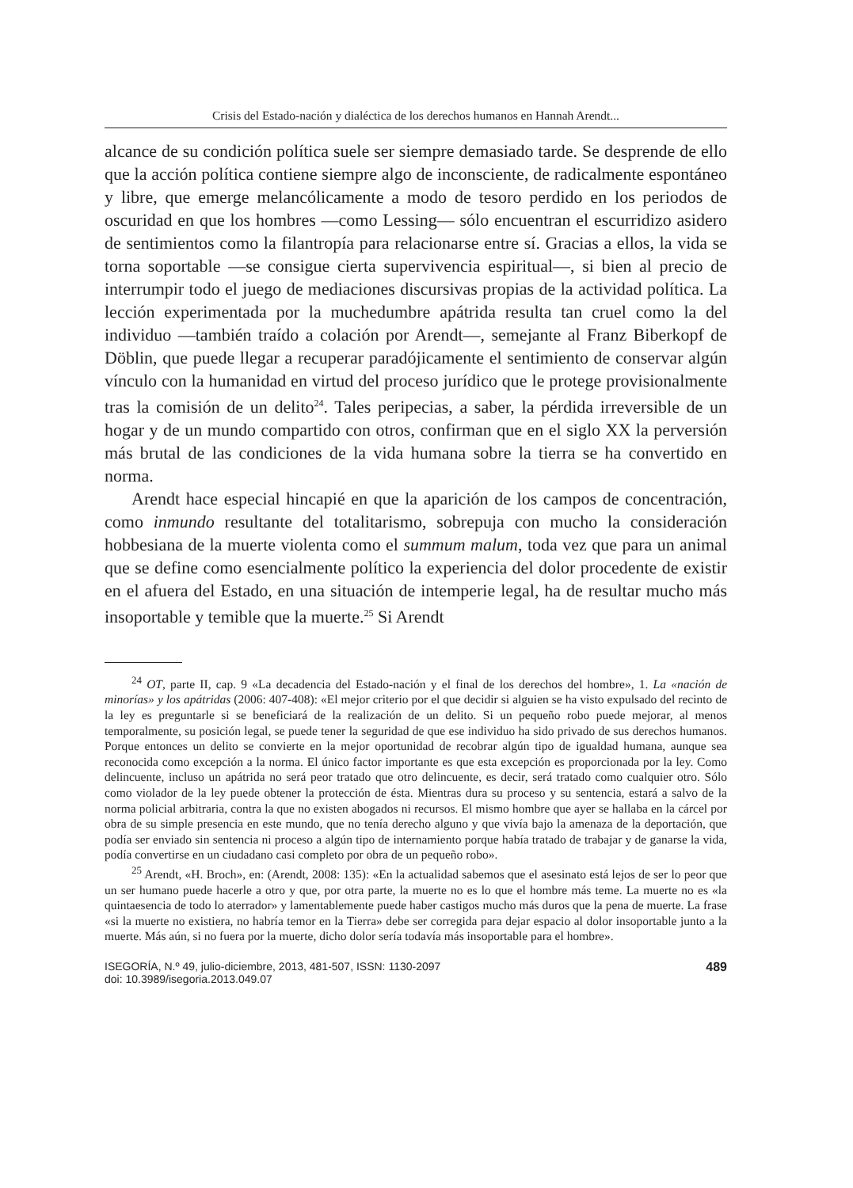Crisis del Estado-nación y dialéctica de los derechos humanos en Hannah Arendt...
alcance de su condición política suele ser siempre demasiado tarde. Se desprende de ello que la acción política contiene siempre algo de inconsciente, de radicalmente espontáneo y libre, que emerge melancólicamente a modo de tesoro perdido en los periodos de oscuridad en que los hombres —como Lessing— sólo encuentran el escurridizo asidero de sentimientos como la filantropía para relacionarse entre sí. Gracias a ellos, la vida se torna soportable —se consigue cierta supervivencia espiritual—, si bien al precio de interrumpir todo el juego de mediaciones discursivas propias de la actividad política. La lección experimentada por la muchedumbre apátrida resulta tan cruel como la del individuo —también traído a colación por Arendt—, semejante al Franz Biberkopf de Döblin, que puede llegar a recuperar paradójicamente el sentimiento de conservar algún vínculo con la humanidad en virtud del proceso jurídico que le protege provisionalmente tras la comisión de un delito<sup>24</sup>. Tales peripecias, a saber, la pérdida irreversible de un hogar y de un mundo compartido con otros, confirman que en el siglo XX la perversión más brutal de las condiciones de la vida humana sobre la tierra se ha convertido en norma.
Arendt hace especial hincapié en que la aparición de los campos de concentración, como inmundo resultante del totalitarismo, sobrepuja con mucho la consideración hobbesiana de la muerte violenta como el summum malum, toda vez que para un animal que se define como esencialmente político la experiencia del dolor procedente de existir en el afuera del Estado, en una situación de intemperie legal, ha de resultar mucho más insoportable y temible que la muerte.<sup>25</sup> Si Arendt
<sup>24</sup> OT, parte II, cap. 9 «La decadencia del Estado-nación y el final de los derechos del hombre», 1. La «nación de minorías» y los apátridas (2006: 407-408): «El mejor criterio por el que decidir si alguien se ha visto expulsado del recinto de la ley es preguntarle si se beneficiará de la realización de un delito. Si un pequeño robo puede mejorar, al menos temporalmente, su posición legal, se puede tener la seguridad de que ese individuo ha sido privado de sus derechos humanos. Porque entonces un delito se convierte en la mejor oportunidad de recobrar algún tipo de igualdad humana, aunque sea reconocida como excepción a la norma. El único factor importante es que esta excepción es proporcionada por la ley. Como delincuente, incluso un apátrida no será peor tratado que otro delincuente, es decir, será tratado como cualquier otro. Sólo como violador de la ley puede obtener la protección de ésta. Mientras dura su proceso y su sentencia, estará a salvo de la norma policial arbitraria, contra la que no existen abogados ni recursos. El mismo hombre que ayer se hallaba en la cárcel por obra de su simple presencia en este mundo, que no tenía derecho alguno y que vivía bajo la amenaza de la deportación, que podía ser enviado sin sentencia ni proceso a algún tipo de internamiento porque había tratado de trabajar y de ganarse la vida, podía convertirse en un ciudadano casi completo por obra de un pequeño robo».
<sup>25</sup> Arendt, «H. Broch», en: (Arendt, 2008: 135): «En la actualidad sabemos que el asesinato está lejos de ser lo peor que un ser humano puede hacerle a otro y que, por otra parte, la muerte no es lo que el hombre más teme. La muerte no es «la quintaesencia de todo lo aterrador» y lamentablemente puede haber castigos mucho más duros que la pena de muerte. La frase «si la muerte no existiera, no habría temor en la Tierra» debe ser corregida para dejar espacio al dolor insoportable junto a la muerte. Más aún, si no fuera por la muerte, dicho dolor sería todavía más insoportable para el hombre».
ISEGORÍA, N.º 49, julio-diciembre, 2013, 481-507, ISSN: 1130-2097
doi: 10.3989/isegoria.2013.049.07
489